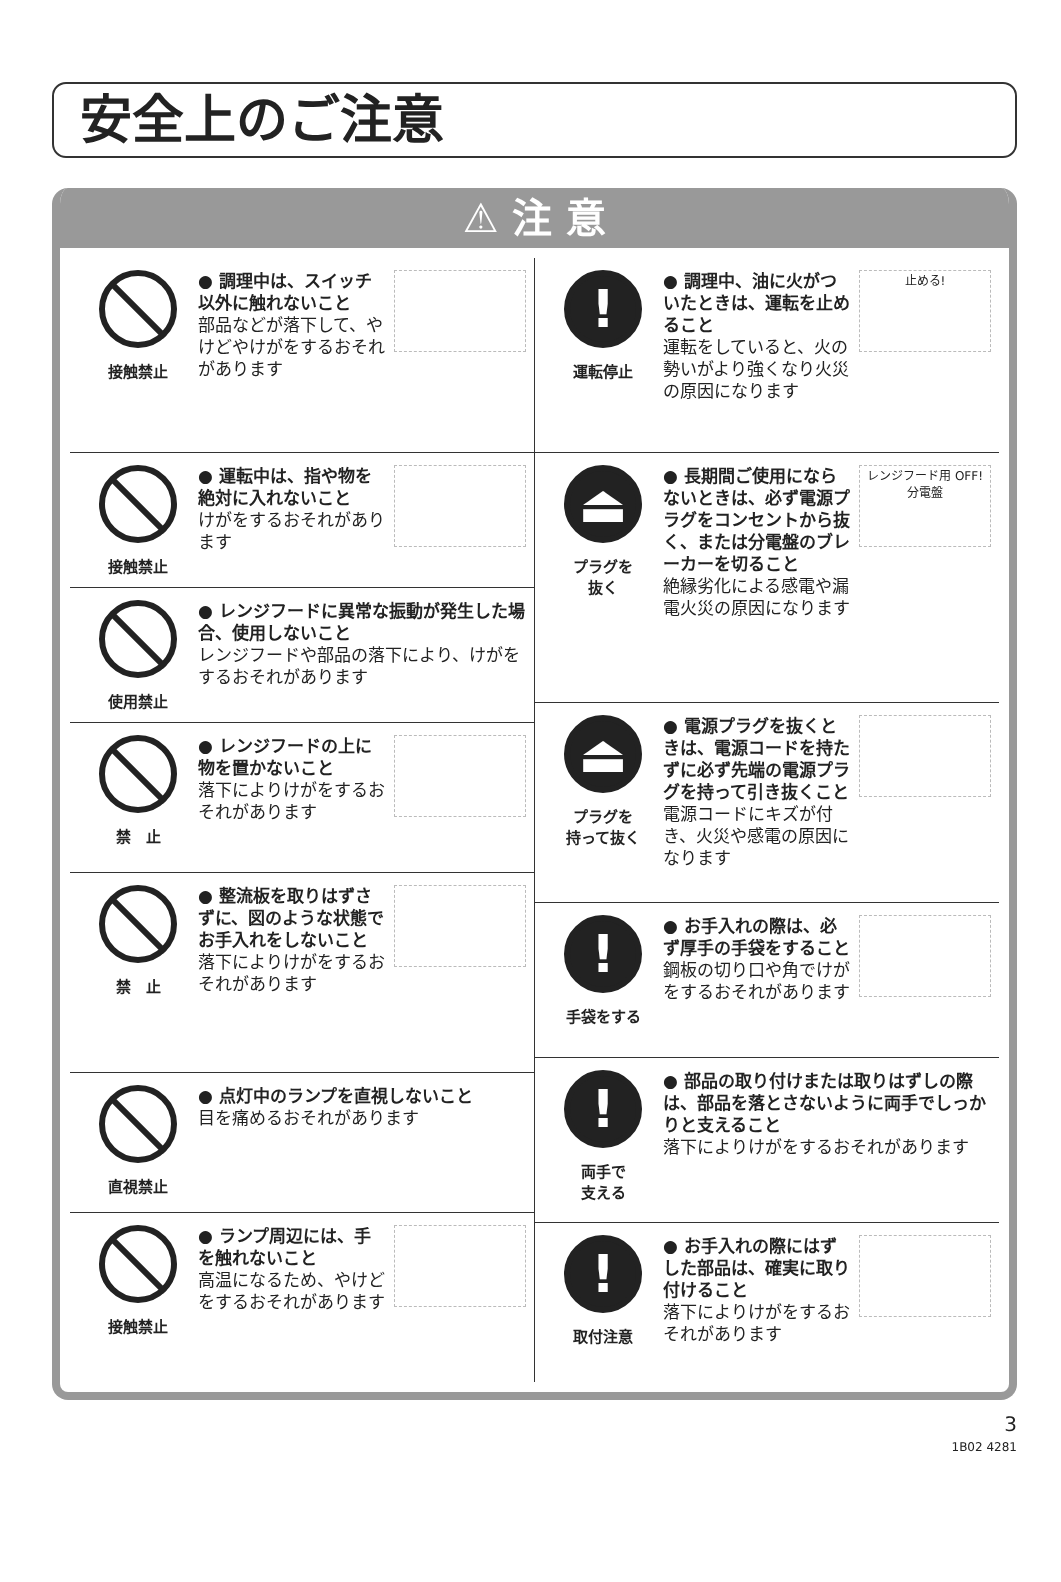安全上のご注意
⚠ 注 意
接触禁止
● 調理中は、スイッチ以外に触れないこと
部品などが落下して、やけどやけがをするおそれがあります
接触禁止
● 運転中は、指や物を絶対に入れないこと
けがをするおそれがあります
使用禁止
● レンジフードに異常な振動が発生した場合、使用しないこと
レンジフードや部品の落下により、けがをするおそれがあります
禁　止
● レンジフードの上に物を置かないこと
落下によりけがをするおそれがあります
禁　止
● 整流板を取りはずさずに、図のような状態でお手入れをしないこと
落下によりけがをするおそれがあります
直視禁止
● 点灯中のランプを直視しないこと
目を痛めるおそれがあります
接触禁止
● ランプ周辺には、手を触れないこと
高温になるため、やけどをするおそれがあります
!
運転停止
● 調理中、油に火がついたときは、運転を止めること
運転をしていると、火の勢いがより強くなり火災の原因になります
止める!
⏏
プラグを
抜く
● 長期間ご使用にならないときは、必ず電源プラグをコンセントから抜く、または分電盤のブレーカーを切ること
絶縁劣化による感電や漏電火災の原因になります
レンジフード用 OFF!
分電盤
⏏
プラグを
持って抜く
● 電源プラグを抜くときは、電源コードを持たずに必ず先端の電源プラグを持って引き抜くこと
電源コードにキズが付き、火災や感電の原因になります
!
手袋をする
● お手入れの際は、必ず厚手の手袋をすること
鋼板の切り口や角でけがをするおそれがあります
!
両手で
支える
● 部品の取り付けまたは取りはずしの際は、部品を落とさないように両手でしっかりと支えること
落下によりけがをするおそれがあります
!
取付注意
● お手入れの際にはずした部品は、確実に取り付けること
落下によりけがをするおそれがあります
3
1B02 4281